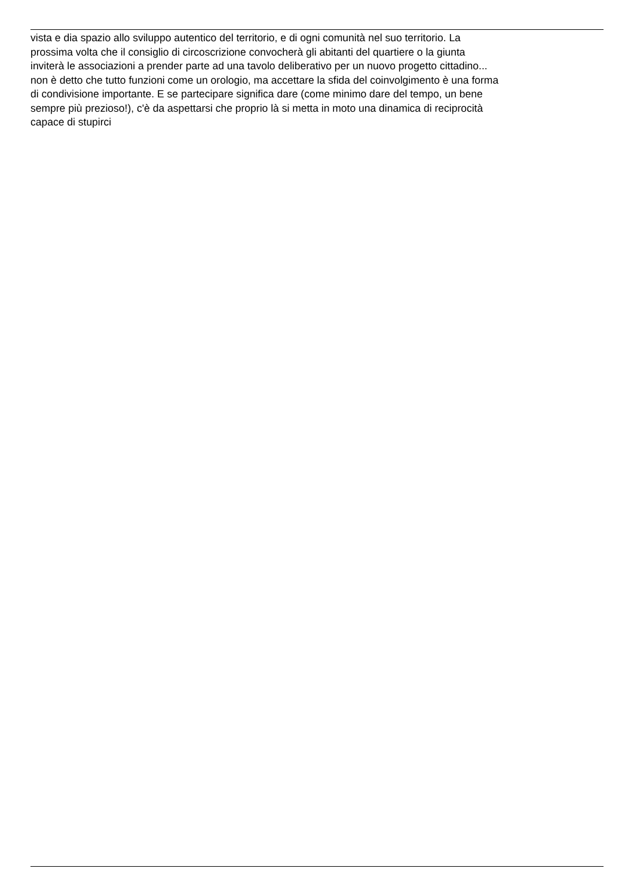vista e dia spazio allo sviluppo autentico del territorio, e di ogni comunità nel suo territorio. La
prossima volta che il consiglio di circoscrizione convocherà gli abitanti del quartiere o la giunta
inviterà le associazioni a prender parte ad una tavolo deliberativo per un nuovo progetto cittadino...
non è detto che tutto funzioni come un orologio, ma accettare la sfida del coinvolgimento è una forma
di condivisione importante. E se partecipare significa dare (come minimo dare del tempo, un bene
sempre più prezioso!), c'è da aspettarsi che proprio là si metta in moto una dinamica di reciprocità
capace di stupirci